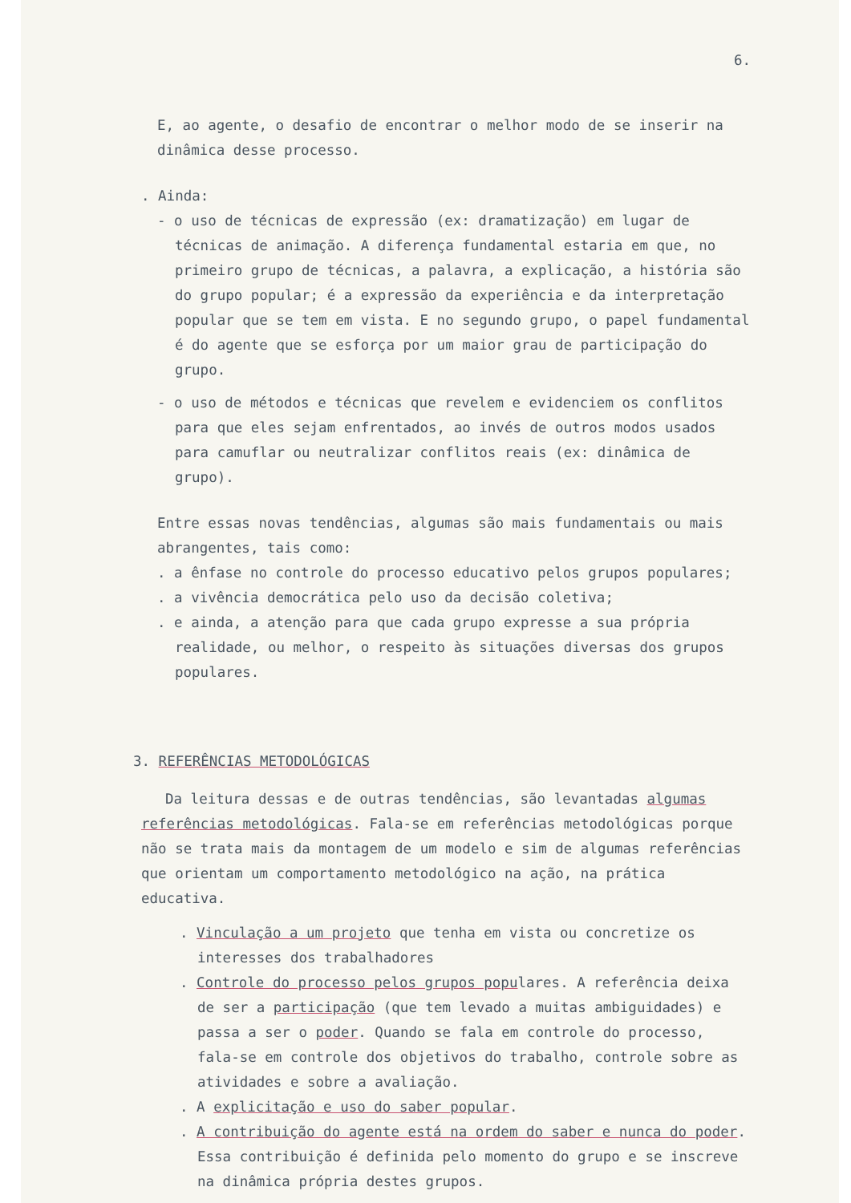6.
E, ao agente, o desafio de encontrar o melhor modo de se inserir na dinâmica desse processo.
. Ainda:
- o uso de técnicas de expressão (ex: dramatização) em lugar de técnicas de animação. A diferença fundamental estaria em que, no primeiro grupo de técnicas, a palavra, a explicação, a história são do grupo popular; é a expressão da experiência e da interpretação popular que se tem em vista. E no segundo grupo, o papel fundamental é do agente que se esforça por um maior grau de participação do grupo.
- o uso de métodos e técnicas que revelem e evidenciem os conflitos para que eles sejam enfrentados, ao invés de outros modos usados para camuflar ou neutralizar conflitos reais (ex: dinâmica de grupo).
Entre essas novas tendências, algumas são mais fundamentais ou mais abrangentes, tais como:
. a ênfase no controle do processo educativo pelos grupos populares;
. a vivência democrática pelo uso da decisão coletiva;
. e ainda, a atenção para que cada grupo expresse a sua própria realidade, ou melhor, o respeito às situações diversas dos grupos populares.
3. REFERÊNCIAS METODOLÓGICAS
Da leitura dessas e de outras tendências, são levantadas algumas referências metodológicas. Fala-se em referências metodológicas porque não se trata mais da montagem de um modelo e sim de algumas referências que orientam um comportamento metodológico na ação, na prática educativa.
. Vinculação a um projeto que tenha em vista ou concretize os interesses dos trabalhadores
. Controle do processo pelos grupos populares. A referência deixa de ser a participação (que tem levado a muitas ambiguidades) e passa a ser o poder. Quando se fala em controle do processo, fala-se em controle dos objetivos do trabalho, controle sobre as atividades e sobre a avaliação.
. A explicitação e uso do saber popular.
. A contribuição do agente está na ordem do saber e nunca do poder. Essa contribuição é definida pelo momento do grupo e se inscreve na dinâmica própria destes grupos.